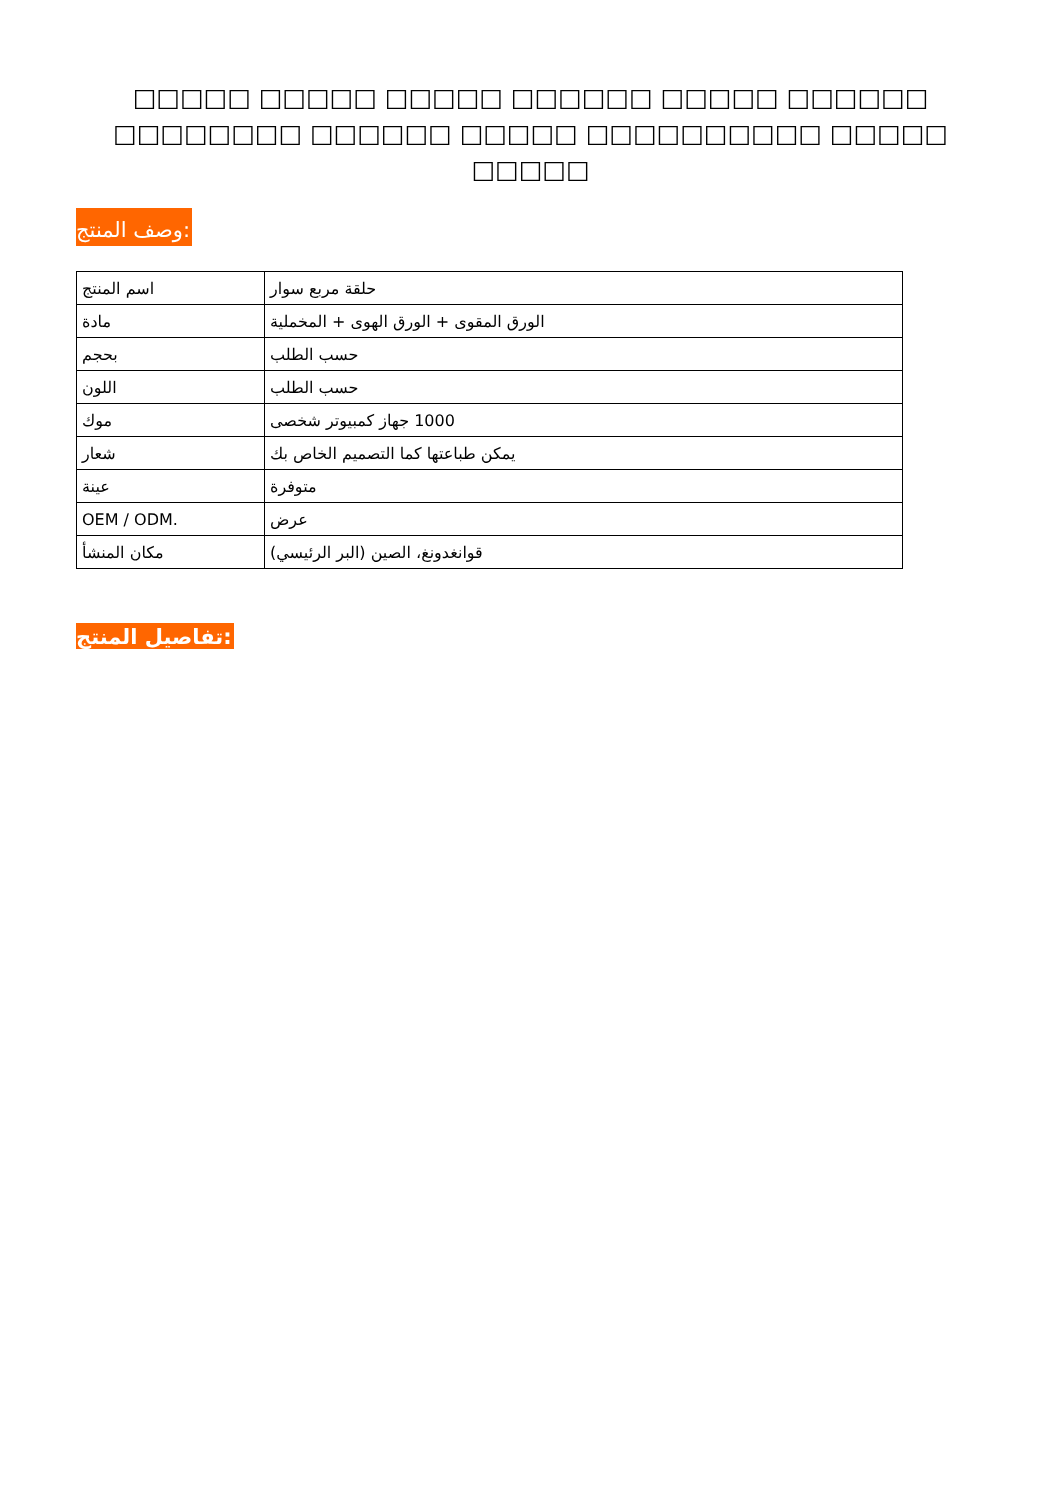□□□□□ □□□□□ □□□□□ □□□□□□ □□□□□ □□□□□□ □□□□□□□□ □□□□□□ □□□□□ □□□□□□□□□□ □□□□□
□□□□□
وصف المنتج:
| اسم المنتج | حلقة مربع سوار |
| مادة | الورق المقوى + الورق الهوى + المخملية |
| بحجم | حسب الطلب |
| اللون | حسب الطلب |
| موك | 1000 جهاز كمبيوتر شخصى |
| شعار | يمكن طباعتها كما التصميم الخاص بك |
| عينة | متوفرة |
| OEM / ODM. | عرض |
| مكان المنشأ | قوانغدونغ، الصين (البر الرئيسي) |
تفاصيل المنتج: